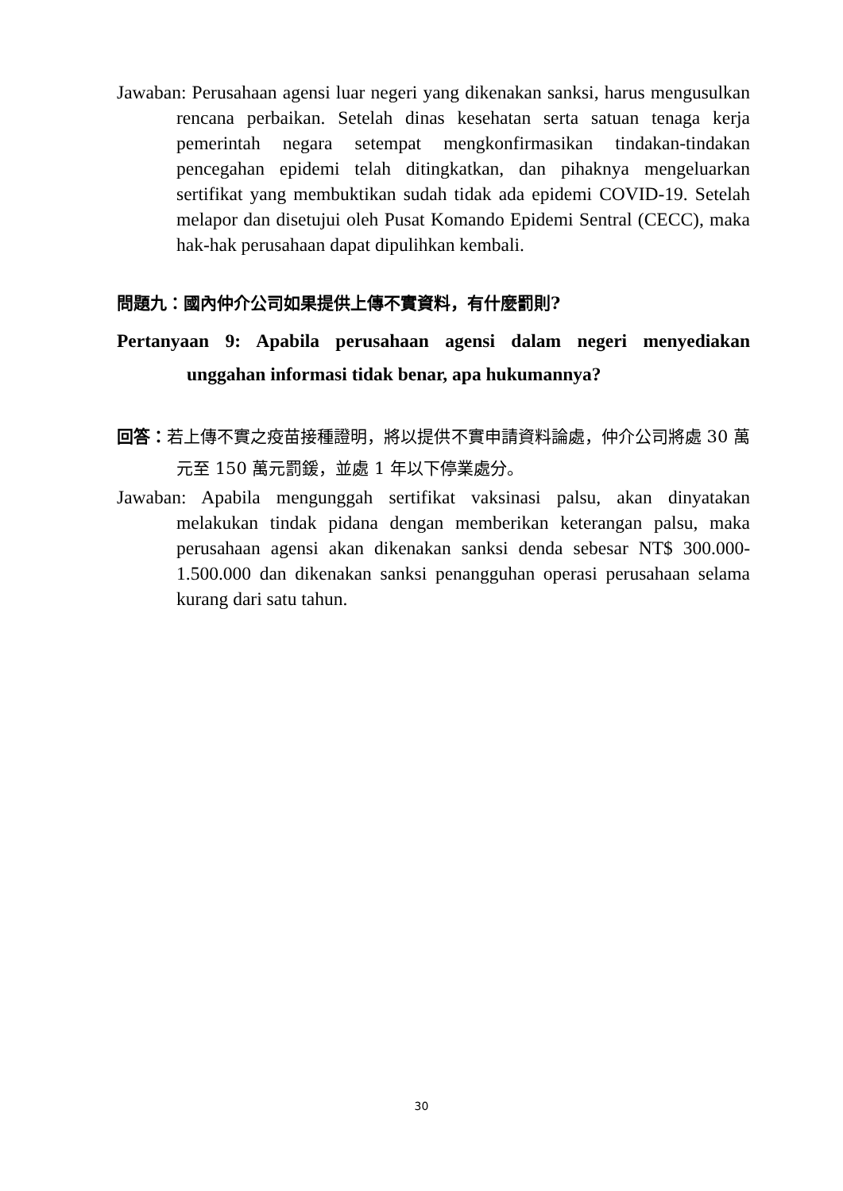Jawaban: Perusahaan agensi luar negeri yang dikenakan sanksi, harus mengusulkan rencana perbaikan. Setelah dinas kesehatan serta satuan tenaga kerja pemerintah negara setempat mengkonfirmasikan tindakan-tindakan pencegahan epidemi telah ditingkatkan, dan pihaknya mengeluarkan sertifikat yang membuktikan sudah tidak ada epidemi COVID-19. Setelah melapor dan disetujui oleh Pusat Komando Epidemi Sentral (CECC), maka hak-hak perusahaan dapat dipulihkan kembali.
問題九：國內仲介公司如果提供上傳不實資料，有什麼罰則?
Pertanyaan 9: Apabila perusahaan agensi dalam negeri menyediakan unggahan informasi tidak benar, apa hukumannya?
回答：若上傳不實之疫苗接種證明，將以提供不實申請資料論處，仲介公司將處 30 萬元至 150 萬元罰鍰，並處 1 年以下停業處分。
Jawaban: Apabila mengunggah sertifikat vaksinasi palsu, akan dinyatakan melakukan tindak pidana dengan memberikan keterangan palsu, maka perusahaan agensi akan dikenakan sanksi denda sebesar NT$ 300.000-1.500.000 dan dikenakan sanksi penangguhan operasi perusahaan selama kurang dari satu tahun.
30